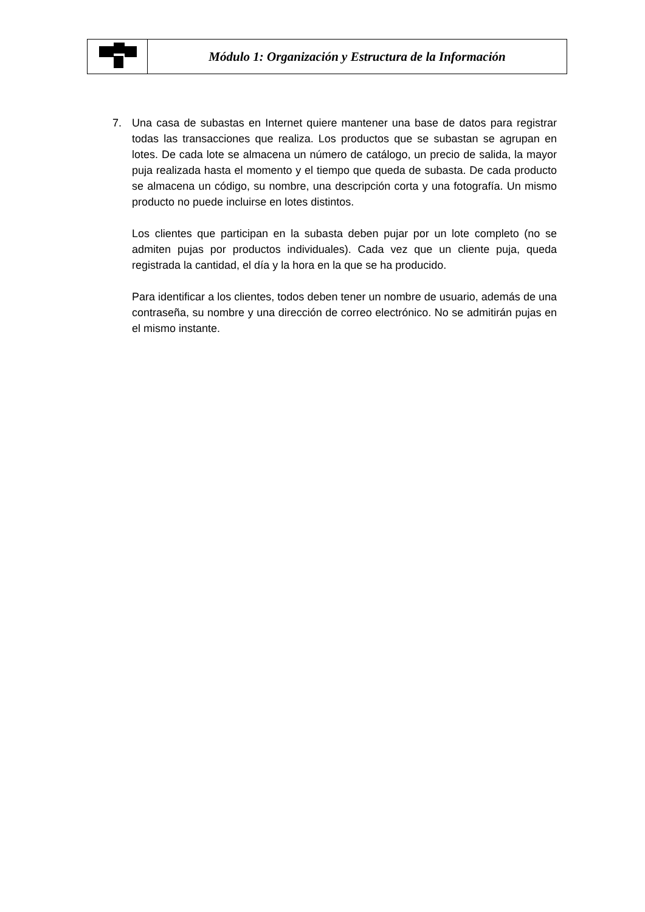| | Módulo 1: Organización y Estructura de la Información |
7. Una casa de subastas en Internet quiere mantener una base de datos para registrar todas las transacciones que realiza. Los productos que se subastan se agrupan en lotes. De cada lote se almacena un número de catálogo, un precio de salida, la mayor puja realizada hasta el momento y el tiempo que queda de subasta. De cada producto se almacena un código, su nombre, una descripción corta y una fotografía. Un mismo producto no puede incluirse en lotes distintos.
Los clientes que participan en la subasta deben pujar por un lote completo (no se admiten pujas por productos individuales). Cada vez que un cliente puja, queda registrada la cantidad, el día y la hora en la que se ha producido.
Para identificar a los clientes, todos deben tener un nombre de usuario, además de una contraseña, su nombre y una dirección de correo electrónico. No se admitirán pujas en el mismo instante.